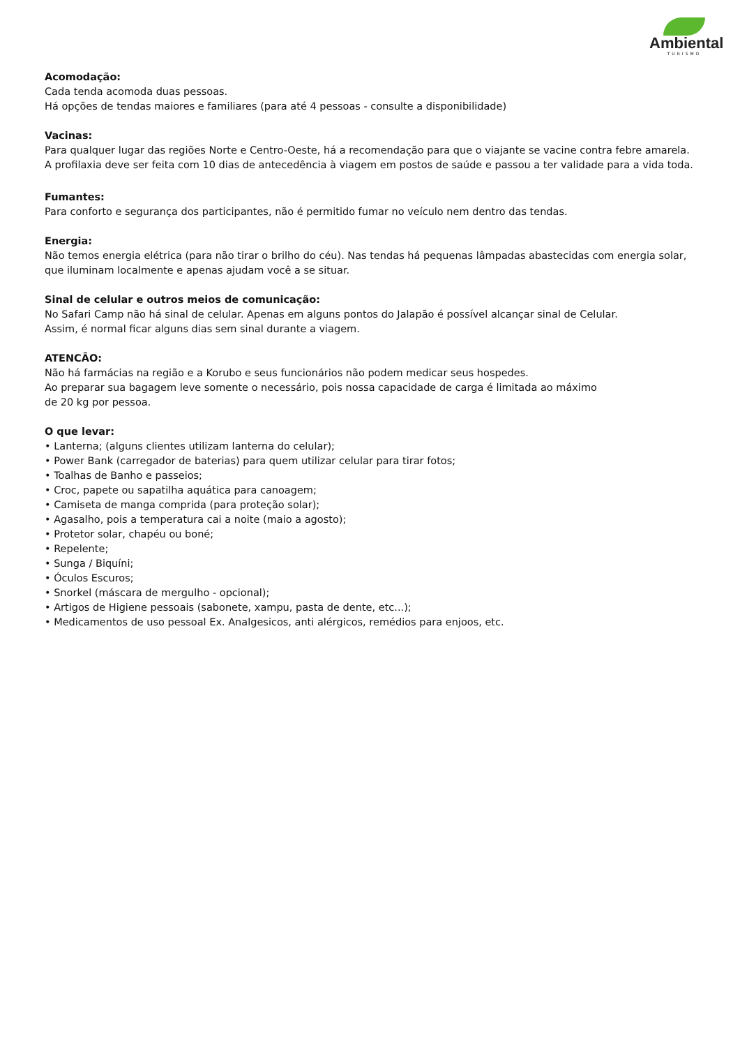Ambiental
TURISMO
Acomodação:
Cada tenda acomoda duas pessoas.
Há opções de tendas maiores e familiares (para até 4 pessoas - consulte a disponibilidade)
Vacinas:
Para qualquer lugar das regiões Norte e Centro-Oeste, há a recomendação para que o viajante se vacine contra febre amarela. A profilaxia deve ser feita com 10 dias de antecedência à viagem em postos de saúde e passou a ter validade para a vida toda.
Fumantes:
Para conforto e segurança dos participantes, não é permitido fumar no veículo nem dentro das tendas.
Energia:
Não temos energia elétrica (para não tirar o brilho do céu). Nas tendas há pequenas lâmpadas abastecidas com energia solar, que iluminam localmente e apenas ajudam você a se situar.
Sinal de celular e outros meios de comunicação:
No Safari Camp não há sinal de celular. Apenas em alguns pontos do Jalapão é possível alcançar sinal de Celular.
Assim, é normal ficar alguns dias sem sinal durante a viagem.
ATENCÃO:
Não há farmácias na região e a Korubo e seus funcionários não podem medicar seus hospedes.
Ao preparar sua bagagem leve somente o necessário, pois nossa capacidade de carga é limitada ao máximo
de 20 kg por pessoa.
O que levar:
• Lanterna; (alguns clientes utilizam lanterna do celular);
• Power Bank (carregador de baterias) para quem utilizar celular para tirar fotos;
• Toalhas de Banho e passeios;
• Croc, papete ou sapatilha aquática para canoagem;
• Camiseta de manga comprida (para proteção solar);
• Agasalho, pois a temperatura cai a noite (maio a agosto);
• Protetor solar, chapéu ou boné;
• Repelente;
• Sunga / Biquíni;
• Óculos Escuros;
• Snorkel (máscara de mergulho - opcional);
• Artigos de Higiene pessoais (sabonete, xampu, pasta de dente, etc...);
• Medicamentos de uso pessoal Ex. Analgesicos, anti alérgicos, remédios para enjoos, etc.